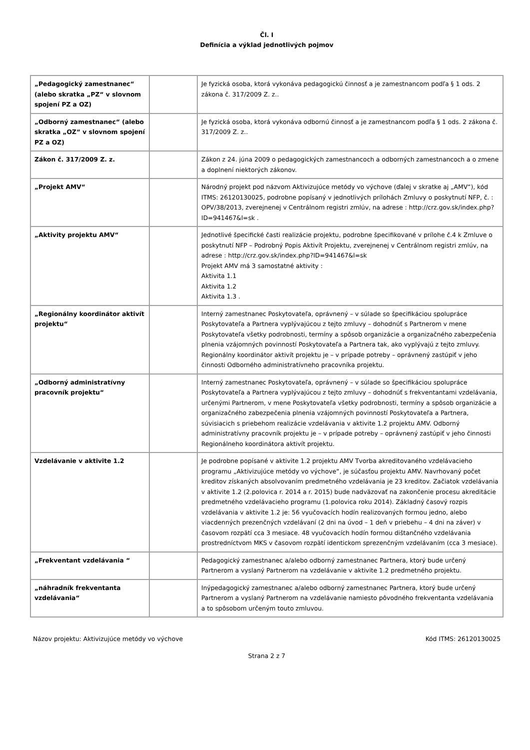Čl. I
Definícia a výklad jednotlivých pojmov
| „Pedagogický zamestnanec“ (alebo skratka „PZ“ v slovnom spojení PZ a OZ) | | Je fyzická osoba, ktorá vykonáva pedagogickú činnosť a je zamestnancom podľa § 1 ods. 2 zákona č. 317/2009 Z. z.. |
| „Odborný zamestnanec“ (alebo skratka „OZ“ v slovnom spojení PZ a OZ) | | Je fyzická osoba, ktorá vykonáva odbornú činnosť a je zamestnancom podľa § 1 ods. 2 zákona č. 317/2009 Z. z.. |
| Zákon č. 317/2009 Z. z. | | Zákon z 24. júna 2009 o pedagogických zamestnancoch a odborných zamestnancoch a o zmene a doplnení niektorých zákonov. |
| „Projekt AMV“ | | Národný projekt pod názvom Aktivizujúce metódy vo výchove (ďalej v skratke aj „AMV“), kód ITMS: 26120130025, podrobne popísaný v jednotlivých prílohách Zmluvy o poskytnutí NFP, č. : OPV/38/2013, zverejnenej v Centrálnom registri zmlúv, na adrese : http://crz.gov.sk/index.php?ID=941467&l=sk . |
| „Aktivity projektu AMV“ | | Jednotlivé špecifické časti realizácie projektu, podrobne špecifikované v prílohe č.4 k Zmluve o poskytnutí NFP – Podrobný Popis Aktivít Projektu, zverejnenej v Centrálnom registri zmlúv, na adrese : http://crz.gov.sk/index.php?ID=941467&l=sk Projekt AMV má 3 samostatné aktivity : Aktivita 1.1 Aktivita 1.2 Aktivita 1.3 . |
| „Regionálny koordinátor aktivít projektu“ | | Interný zamestnanec Poskytovateľa, oprávnený – v súlade so špecifikáciou spolupráce Poskytovateľa a Partnera vyplývajúcou z tejto zmluvy – dohodnúť s Partnerom v mene Poskytovateľa všetky podrobnosti, termíny a spôsob organizácie a organizačného zabezpečenia plnenia vzájomných povinností Poskytovateľa a Partnera tak, ako vyplývajú z tejto zmluvy. Regionálny koordinátor aktivít projektu je – v prípade potreby – oprávnený zastúpiť v jeho činnosti Odborného administratívneho pracovníka projektu. |
| „Odborný administratívny pracovník projektu“ | | Interný zamestnanec Poskytovateľa, oprávnený – v súlade so špecifikáciou spolupráce Poskytovateľa a Partnera vyplývajúcou z tejto zmluvy – dohodnúť s frekventantami vzdelávania, určenými Partnerom, v mene Poskytovateľa všetky podrobnosti, termíny a spôsob organizácie a organizačného zabezpečenia plnenia vzájomných povinností Poskytovateľa a Partnera, súvisiacich s priebehom realizácie vzdelávania v aktivite 1.2 projektu AMV. Odborný administratívny pracovník projektu je – v prípade potreby – oprávnený zastúpiť v jeho činnosti Regionálneho koordinátora aktivít projektu. |
| Vzdelávanie v aktivite 1.2 | | Je podrobne popísané v aktivite 1.2 projektu AMV Tvorba akreditovaného vzdelávacieho programu „Aktivizujúce metódy vo výchove“, je súčasťou projektu AMV. Navrhovaný počet kreditov získaných absolvovaním predmetného vzdelávania je 23 kreditov. Začiatok vzdelávania v aktivite 1.2 (2.polovica r. 2014 a r. 2015) bude nadväzovať na zakončenie procesu akreditácie predmetného vzdelávacieho programu (1.polovica roku 2014). Základný časový rozpis vzdelávania v aktivite 1.2 je: 56 vyučovacích hodín realizovaných formou jedno, alebo viacdenných prezenčných vzdelávaní (2 dni na úvod – 1 deň v priebehu – 4 dni na záver) v časovom rozpätí cca 3 mesiace. 48 vyučovacích hodín formou dištančného vzdelávania prostredníctvom MKS v časovom rozpätí identickom sprezenčným vzdelávaním (cca 3 mesiace). |
| „Frekventant vzdelávania “ | | Pedagogický zamestnanec a/alebo odborný zamestnanec Partnera, ktorý bude určený Partnerom a vyslaný Partnerom na vzdelávanie v aktivite 1.2 predmetného projektu. |
| „náhradník frekventanta vzdelávania“ | | Inýpedagogický zamestnanec a/alebo odborný zamestnanec Partnera, ktorý bude určený Partnerom a vyslaný Partnerom na vzdelávanie namiesto pôvodného frekventanta vzdelávania a to spôsobom určeným touto zmluvou. |
Názov projektu: Aktivizujúce metódy vo výchove Kód ITMS: 26120130025
Strana 2 z 7